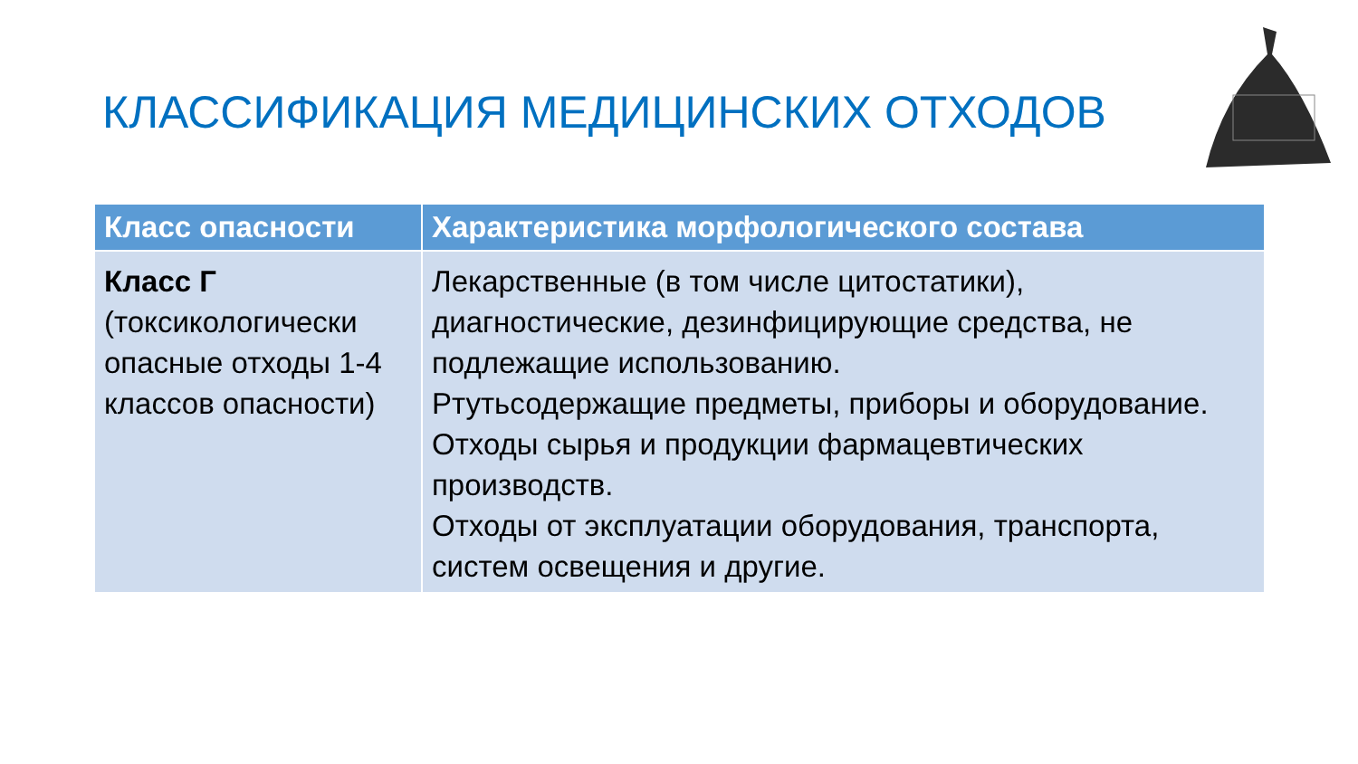КЛАССИФИКАЦИЯ МЕДИЦИНСКИХ ОТХОДОВ
| Класс опасности | Характеристика морфологического состава |
| --- | --- |
| Класс Г (токсикологически опасные отходы 1-4 классов опасности) | Лекарственные (в том числе цитостатики), диагностические, дезинфицирующие средства, не подлежащие использованию. Ртутьсодержащие предметы, приборы и оборудование. Отходы сырья и продукции фармацевтических производств. Отходы от эксплуатации оборудования, транспорта, систем освещения и другие. |